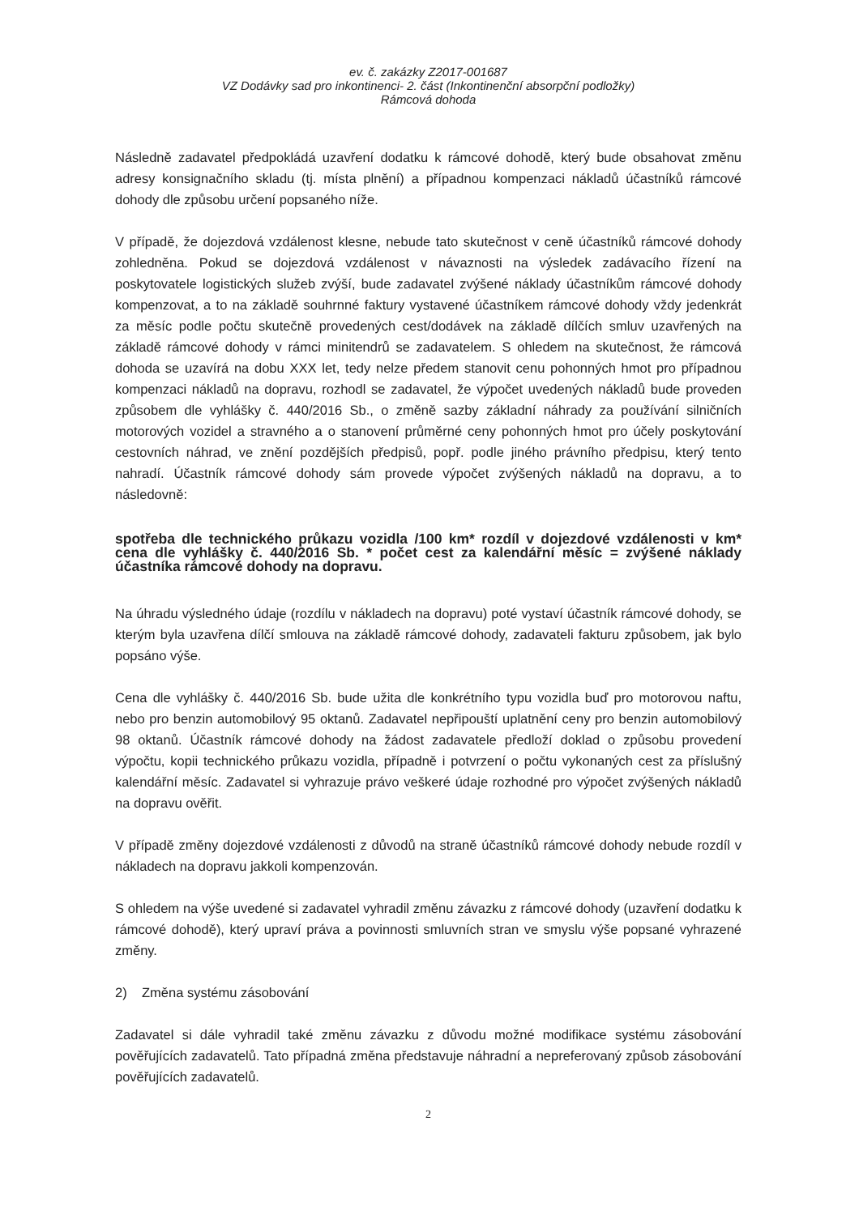ev. č. zakázky Z2017-001687
VZ Dodávky sad pro inkontinenci- 2. část (Inkontinenční absorpční podložky)
Rámcová dohoda
Následně zadavatel předpokládá uzavření dodatku k rámcové dohodě, který bude obsahovat změnu adresy konsignačního skladu (tj. místa plnění) a případnou kompenzaci nákladů účastníků rámcové dohody dle způsobu určení popsaného níže.
V případě, že dojezdová vzdálenost klesne, nebude tato skutečnost v ceně účastníků rámcové dohody zohledněna. Pokud se dojezdová vzdálenost v návaznosti na výsledek zadávacího řízení na poskytovatele logistických služeb zvýší, bude zadavatel zvýšené náklady účastníkům rámcové dohody kompenzovat, a to na základě souhrnné faktury vystavené účastníkem rámcové dohody vždy jedenkrát za měsíc podle počtu skutečně provedených cest/dodávek na základě dílčích smluv uzavřených na základě rámcové dohody v rámci minitendrů se zadavatelem. S ohledem na skutečnost, že rámcová dohoda se uzavírá na dobu XXX let, tedy nelze předem stanovit cenu pohonných hmot pro případnou kompenzaci nákladů na dopravu, rozhodl se zadavatel, že výpočet uvedených nákladů bude proveden způsobem dle vyhlášky č. 440/2016 Sb., o změně sazby základní náhrady za používání silničních motorových vozidel a stravného a o stanovení průměrné ceny pohonných hmot pro účely poskytování cestovních náhrad, ve znění pozdějších předpisů, popř. podle jiného právního předpisu, který tento nahradí. Účastník rámcové dohody sám provede výpočet zvýšených nákladů na dopravu, a to následovně:
spotřeba dle technického průkazu vozidla /100 km* rozdíl v dojezdové vzdálenosti v km* cena dle vyhlášky č. 440/2016 Sb. * počet cest za kalendářní měsíc = zvýšené náklady účastníka rámcové dohody na dopravu.
Na úhradu výsledného údaje (rozdílu v nákladech na dopravu) poté vystaví účastník rámcové dohody, se kterým byla uzavřena dílčí smlouva na základě rámcové dohody, zadavateli fakturu způsobem, jak bylo popsáno výše.
Cena dle vyhlášky č. 440/2016 Sb. bude užita dle konkrétního typu vozidla buď pro motorovou naftu, nebo pro benzin automobilový 95 oktanů. Zadavatel nepřipouští uplatnění ceny pro benzin automobilový 98 oktanů. Účastník rámcové dohody na žádost zadavatele předloží doklad o způsobu provedení výpočtu, kopii technického průkazu vozidla, případně i potvrzení o počtu vykonaných cest za příslušný kalendářní měsíc. Zadavatel si vyhrazuje právo veškeré údaje rozhodné pro výpočet zvýšených nákladů na dopravu ověřit.
V případě změny dojezdové vzdálenosti z důvodů na straně účastníků rámcové dohody nebude rozdíl v nákladech na dopravu jakkoli kompenzován.
S ohledem na výše uvedené si zadavatel vyhradil změnu závazku z rámcové dohody (uzavření dodatku k rámcové dohodě), který upraví práva a povinnosti smluvních stran ve smyslu výše popsané vyhrazené změny.
2) Změna systému zásobování
Zadavatel si dále vyhradil také změnu závazku z důvodu možné modifikace systému zásobování pověřujících zadavatelů. Tato případná změna představuje náhradní a nepreferovaný způsob zásobování pověřujících zadavatelů.
2